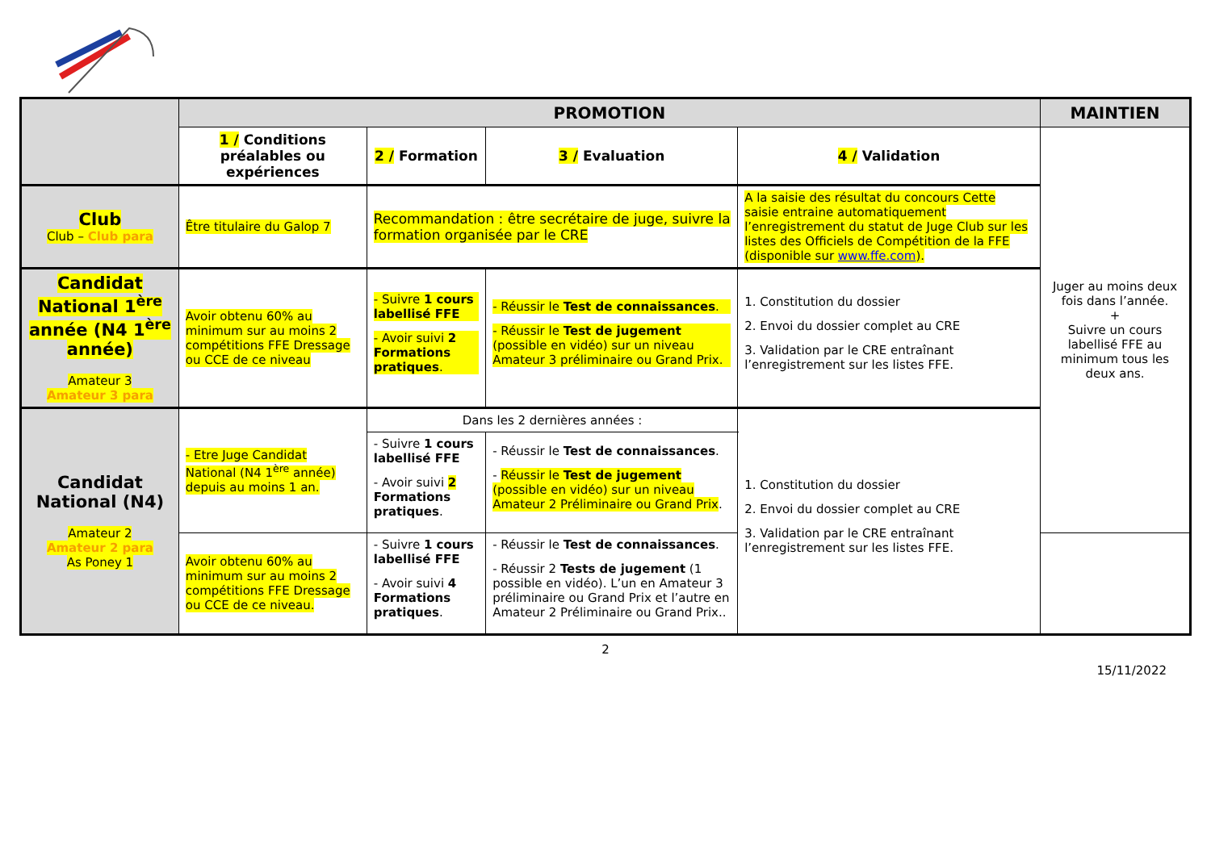| | PROMOTION | | | | MAINTIEN |
| | 1 / Conditions préalables ou expériences | 2 / Formation | 3 / Evaluation | 4 / Validation | Juger au moins deux fois dans l’année. + Suivre un cours labellisé FFE au minimum tous les deux ans. |
| Club Club – Club para | Être titulaire du Galop 7 | Recommandation : être secrétaire de juge, suivre la formation organisée par le CRE | | A la saisie des résultat du concours Cette saisie entraine automatiquement l’enregistrement du statut de Juge Club sur les listes des Officiels de Compétition de la FFE (disponible sur www.ffe.com ). | |
| Candidat National 1<sup>ère</sup> année (N4 1<sup>ère</sup> année) Amateur 3 Amateur 3 para | Avoir obtenu 60% au minimum sur au moins 2 compétitions FFE Dressage ou CCE de ce niveau | - Suivre 1 cours labellisé FFE - Avoir suivi 2 Formations pratiques . | - Réussir le Test de connaissances . - Réussir le Test de jugement (possible en vidéo) sur un niveau Amateur 3 préliminaire ou Grand Prix. | 1. Constitution du dossier 2. Envoi du dossier complet au CRE 3. Validation par le CRE entraînant l’enregistrement sur les listes FFE. | |
| Candidat National (N4) Amateur 2 Amateur 2 para As Poney 1 | - Etre Juge Candidat National (N4 1<sup>ère</sup> année) depuis au moins 1 an. | Dans les 2 dernières années : | | 1. Constitution du dossier 2. Envoi du dossier complet au CRE 3. Validation par le CRE entraînant l’enregistrement sur les listes FFE. | |
| | | - Suivre 1 cours labellisé FFE - Avoir suivi 2 Formations pratiques . | - Réussir le Test de connaissances . - Réussir le Test de jugement (possible en vidéo) sur un niveau Amateur 2 Préliminaire ou Grand Prix . | | |
| | Avoir obtenu 60% au minimum sur au moins 2 compétitions FFE Dressage ou CCE de ce niveau. | - Suivre 1 cours labellisé FFE - Avoir suivi 4 Formations pratiques . | - Réussir le Test de connaissances . - Réussir 2 Tests de jugement (1 possible en vidéo). L’un en Amateur 3 préliminaire ou Grand Prix et l’autre en Amateur 2 Préliminaire ou Grand Prix.. | | |
2
15/11/2022